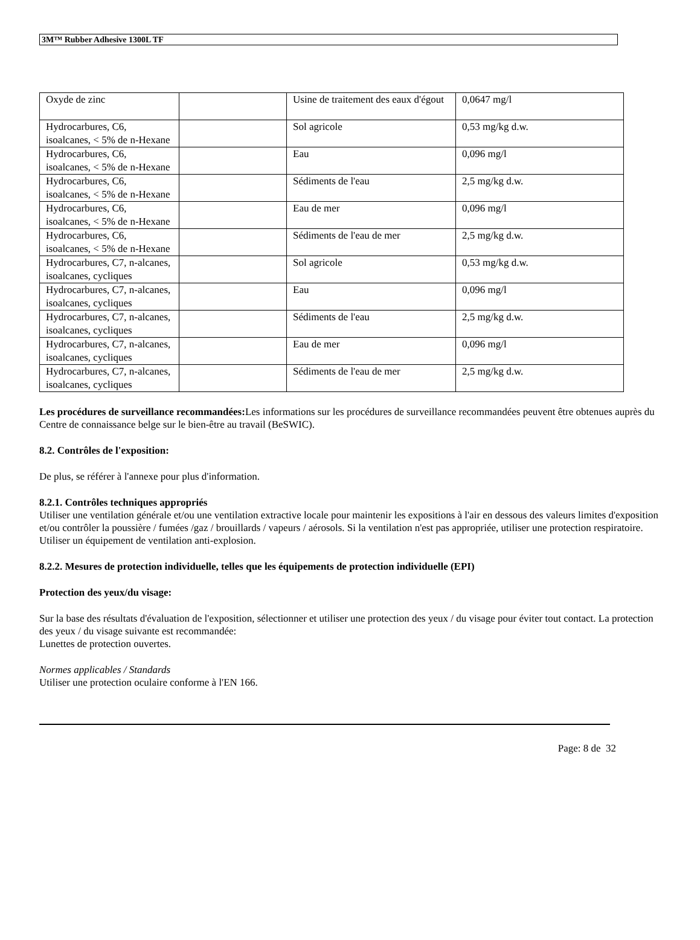3M™ Rubber Adhesive 1300L TF
| Oxyde de zinc | | Usine de traitement des eaux d'égout | 0,0647 mg/l |
| Hydrocarbures, C6, isoalcanes, < 5% de n-Hexane | | Sol agricole | 0,53 mg/kg d.w. |
| Hydrocarbures, C6, isoalcanes, < 5% de n-Hexane | | Eau | 0,096 mg/l |
| Hydrocarbures, C6, isoalcanes, < 5% de n-Hexane | | Sédiments de l'eau | 2,5 mg/kg d.w. |
| Hydrocarbures, C6, isoalcanes, < 5% de n-Hexane | | Eau de mer | 0,096 mg/l |
| Hydrocarbures, C6, isoalcanes, < 5% de n-Hexane | | Sédiments de l'eau de mer | 2,5 mg/kg d.w. |
| Hydrocarbures, C7, n-alcanes, isoalcanes, cycliques | | Sol agricole | 0,53 mg/kg d.w. |
| Hydrocarbures, C7, n-alcanes, isoalcanes, cycliques | | Eau | 0,096 mg/l |
| Hydrocarbures, C7, n-alcanes, isoalcanes, cycliques | | Sédiments de l'eau | 2,5 mg/kg d.w. |
| Hydrocarbures, C7, n-alcanes, isoalcanes, cycliques | | Eau de mer | 0,096 mg/l |
| Hydrocarbures, C7, n-alcanes, isoalcanes, cycliques | | Sédiments de l'eau de mer | 2,5 mg/kg d.w. |
Les procédures de surveillance recommandées: Les informations sur les procédures de surveillance recommandées peuvent être obtenues auprès du Centre de connaissance belge sur le bien-être au travail (BeSWIC).
8.2. Contrôles de l'exposition:
De plus, se référer à l'annexe pour plus d'information.
8.2.1. Contrôles techniques appropriés
Utiliser une ventilation générale et/ou une ventilation extractive locale pour maintenir les expositions à l'air en dessous des valeurs limites d'exposition et/ou contrôler la poussière / fumées /gaz / brouillards / vapeurs / aérosols. Si la ventilation n'est pas appropriée, utiliser une protection respiratoire. Utiliser un équipement de ventilation anti-explosion.
8.2.2. Mesures de protection individuelle, telles que les équipements de protection individuelle (EPI)
Protection des yeux/du visage:
Sur la base des résultats d'évaluation de l'exposition, sélectionner et utiliser une protection des yeux / du visage pour éviter tout contact. La protection des yeux / du visage suivante est recommandée:
Lunettes de protection ouvertes.
Normes applicables / Standards
Utiliser une protection oculaire conforme à l'EN 166.
Page: 8 de 32